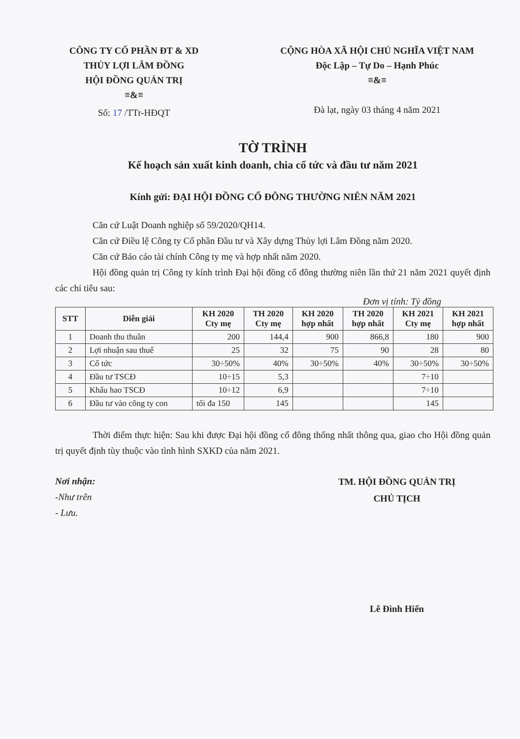CÔNG TY CỔ PHẦN ĐT & XD
THỦY LỢI LÂM ĐỒNG
HỘI ĐỒNG QUẢN TRỊ
≡&≡
Số: 17 /TTr-HĐQT
CỘNG HÒA XÃ HỘI CHỦ NGHĨA VIỆT NAM
Độc Lập – Tự Do – Hạnh Phúc
≡&≡
Đà lạt, ngày 03 tháng 4 năm 2021
TỜ TRÌNH
Kế hoạch sản xuất kinh doanh, chia cổ tức và đầu tư năm 2021
Kính gửi: ĐẠI HỘI ĐỒNG CỔ ĐÔNG THƯỜNG NIÊN NĂM 2021
Căn cứ Luật Doanh nghiệp số 59/2020/QH14.
Căn cứ Điều lệ Công ty Cổ phần Đầu tư và Xây dựng Thủy lợi Lâm Đồng năm 2020.
Căn cứ Báo cáo tài chính Công ty mẹ và hợp nhất năm 2020.
Hội đồng quản trị Công ty kính trình Đại hội đồng cổ đông thường niên lần thứ 21 năm 2021 quyết định các chỉ tiêu sau:
Đơn vị tính: Tỷ đồng
| STT | Diễn giải | KH 2020 Cty mẹ | TH 2020 Cty mẹ | KH 2020 hợp nhất | TH 2020 hợp nhất | KH 2021 Cty mẹ | KH 2021 hợp nhất |
| --- | --- | --- | --- | --- | --- | --- | --- |
| 1 | Doanh thu thuần | 200 | 144,4 | 900 | 866,8 | 180 | 900 |
| 2 | Lợi nhuận sau thuế | 25 | 32 | 75 | 90 | 28 | 80 |
| 3 | Cổ tức | 30÷50% | 40% | 30÷50% | 40% | 30÷50% | 30÷50% |
| 4 | Đầu tư TSCĐ | 10÷15 | 5,3 | | | 7÷10 | |
| 5 | Khấu hao TSCĐ | 10÷12 | 6,9 | | | 7÷10 | |
| 6 | Đầu tư vào công ty con | tối đa 150 | 145 | | | 145 | |
Thời điểm thực hiện: Sau khi được Đại hội đồng cổ đông thống nhất thông qua, giao cho Hội đồng quản trị quyết định tùy thuộc vào tình hình SXKD của năm 2021.
Nơi nhận:
-Như trên
- Lưu.
TM. HỘI ĐỒNG QUẢN TRỊ
CHỦ TỊCH
Lê Đình Hiển